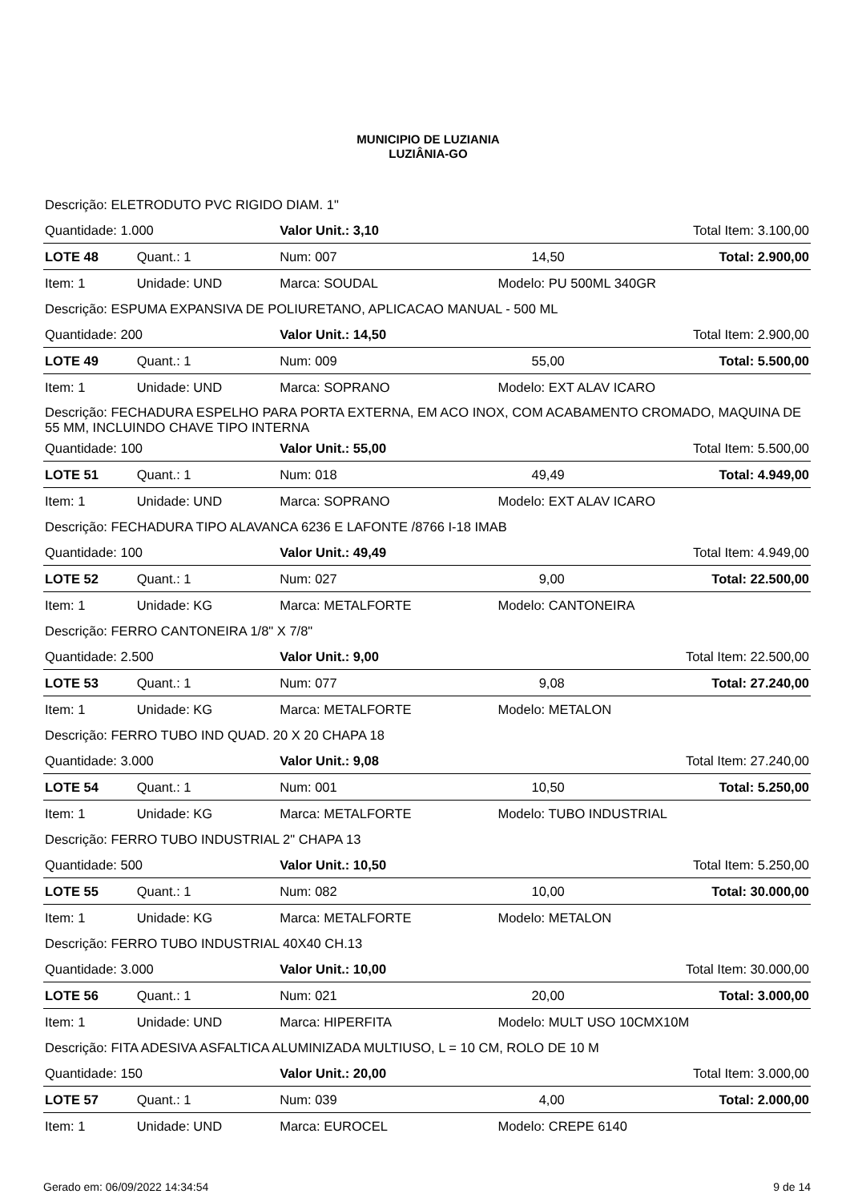MUNICIPIO DE LUZIANIA
LUZIÂNIA-GO
| Descrição: ELETRODUTO PVC RIGIDO DIAM. 1" | | | | |
| Quantidade: 1.000 | | Valor Unit.: 3,10 | | Total Item: 3.100,00 |
| LOTE 48 | Quant.: 1 | Num: 007 | 14,50 | Total: 2.900,00 |
| Item: 1 | Unidade: UND | Marca: SOUDAL | Modelo: PU 500ML 340GR | |
| Descrição: ESPUMA EXPANSIVA DE POLIURETANO, APLICACAO MANUAL - 500 ML | | | | |
| Quantidade: 200 | | Valor Unit.: 14,50 | | Total Item: 2.900,00 |
| LOTE 49 | Quant.: 1 | Num: 009 | 55,00 | Total: 5.500,00 |
| Item: 1 | Unidade: UND | Marca: SOPRANO | Modelo: EXT ALAV ICARO | |
| Descrição: FECHADURA ESPELHO PARA PORTA EXTERNA, EM ACO INOX, COM ACABAMENTO CROMADO, MAQUINA DE 55 MM, INCLUINDO CHAVE TIPO INTERNA | | | | |
| Quantidade: 100 | | Valor Unit.: 55,00 | | Total Item: 5.500,00 |
| LOTE 51 | Quant.: 1 | Num: 018 | 49,49 | Total: 4.949,00 |
| Item: 1 | Unidade: UND | Marca: SOPRANO | Modelo: EXT ALAV ICARO | |
| Descrição: FECHADURA TIPO ALAVANCA 6236 E LAFONTE /8766 I-18 IMAB | | | | |
| Quantidade: 100 | | Valor Unit.: 49,49 | | Total Item: 4.949,00 |
| LOTE 52 | Quant.: 1 | Num: 027 | 9,00 | Total: 22.500,00 |
| Item: 1 | Unidade: KG | Marca: METALFORTE | Modelo: CANTONEIRA | |
| Descrição: FERRO CANTONEIRA 1/8" X 7/8" | | | | |
| Quantidade: 2.500 | | Valor Unit.: 9,00 | | Total Item: 22.500,00 |
| LOTE 53 | Quant.: 1 | Num: 077 | 9,08 | Total: 27.240,00 |
| Item: 1 | Unidade: KG | Marca: METALFORTE | Modelo: METALON | |
| Descrição: FERRO TUBO IND QUAD. 20 X 20 CHAPA 18 | | | | |
| Quantidade: 3.000 | | Valor Unit.: 9,08 | | Total Item: 27.240,00 |
| LOTE 54 | Quant.: 1 | Num: 001 | 10,50 | Total: 5.250,00 |
| Item: 1 | Unidade: KG | Marca: METALFORTE | Modelo: TUBO INDUSTRIAL | |
| Descrição: FERRO TUBO INDUSTRIAL 2" CHAPA 13 | | | | |
| Quantidade: 500 | | Valor Unit.: 10,50 | | Total Item: 5.250,00 |
| LOTE 55 | Quant.: 1 | Num: 082 | 10,00 | Total: 30.000,00 |
| Item: 1 | Unidade: KG | Marca: METALFORTE | Modelo: METALON | |
| Descrição: FERRO TUBO INDUSTRIAL 40X40 CH.13 | | | | |
| Quantidade: 3.000 | | Valor Unit.: 10,00 | | Total Item: 30.000,00 |
| LOTE 56 | Quant.: 1 | Num: 021 | 20,00 | Total: 3.000,00 |
| Item: 1 | Unidade: UND | Marca: HIPERFITA | Modelo: MULT USO 10CMX10M | |
| Descrição: FITA ADESIVA ASFALTICA ALUMINIZADA MULTIUSO, L = 10 CM, ROLO DE 10 M | | | | |
| Quantidade: 150 | | Valor Unit.: 20,00 | | Total Item: 3.000,00 |
| LOTE 57 | Quant.: 1 | Num: 039 | 4,00 | Total: 2.000,00 |
| Item: 1 | Unidade: UND | Marca: EUROCEL | Modelo: CREPE 6140 | |
Gerado em: 06/09/2022 14:34:54 9 de 14